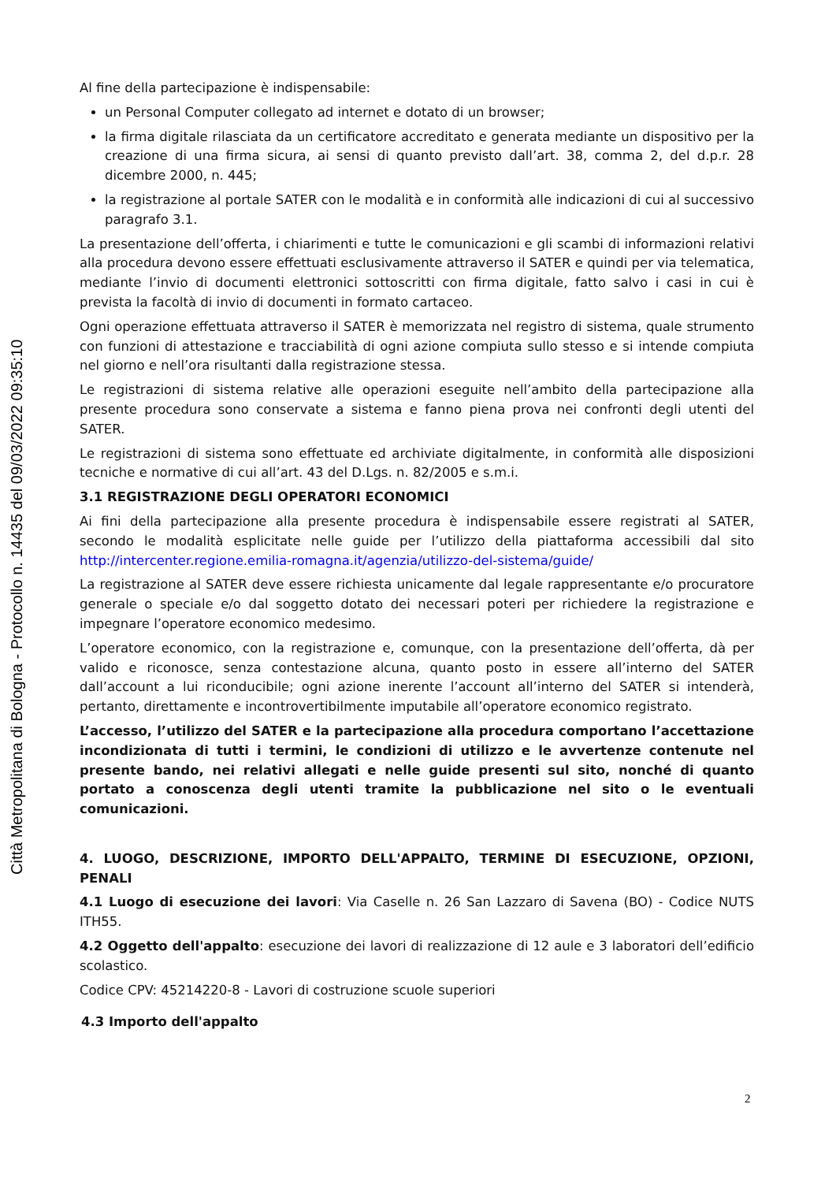Città Metropolitana di Bologna - Protocollo n. 14435 del 09/03/2022 09:35:10
Al fine della partecipazione è indispensabile:
un Personal Computer collegato ad internet e dotato di un browser;
la firma digitale rilasciata da un certificatore accreditato e generata mediante un dispositivo per la creazione di una firma sicura, ai sensi di quanto previsto dall’art. 38, comma 2, del d.p.r. 28 dicembre 2000, n. 445;
la registrazione al portale SATER con le modalità e in conformità alle indicazioni di cui al successivo paragrafo 3.1.
La presentazione dell’offerta, i chiarimenti e tutte le comunicazioni e gli scambi di informazioni relativi alla procedura devono essere effettuati esclusivamente attraverso il SATER e quindi per via telematica, mediante l’invio di documenti elettronici sottoscritti con firma digitale, fatto salvo i casi in cui è prevista la facoltà di invio di documenti in formato cartaceo.
Ogni operazione effettuata attraverso il SATER è memorizzata nel registro di sistema, quale strumento con funzioni di attestazione e tracciabilità di ogni azione compiuta sullo stesso e si intende compiuta nel giorno e nell’ora risultanti dalla registrazione stessa.
Le registrazioni di sistema relative alle operazioni eseguite nell’ambito della partecipazione alla presente procedura sono conservate a sistema e fanno piena prova nei confronti degli utenti del SATER.
Le registrazioni di sistema sono effettuate ed archiviate digitalmente, in conformità alle disposizioni tecniche e normative di cui all’art. 43 del D.Lgs. n. 82/2005 e s.m.i.
3.1 REGISTRAZIONE DEGLI OPERATORI ECONOMICI
Ai fini della partecipazione alla presente procedura è indispensabile essere registrati al SATER, secondo le modalità esplicitate nelle guide per l’utilizzo della piattaforma accessibili dal sito http://intercenter.regione.emilia-romagna.it/agenzia/utilizzo-del-sistema/guide/
La registrazione al SATER deve essere richiesta unicamente dal legale rappresentante e/o procuratore generale o speciale e/o dal soggetto dotato dei necessari poteri per richiedere la registrazione e impegnare l’operatore economico medesimo.
L’operatore economico, con la registrazione e, comunque, con la presentazione dell’offerta, dà per valido e riconosce, senza contestazione alcuna, quanto posto in essere all’interno del SATER dall’account a lui riconducibile; ogni azione inerente l’account all’interno del SATER si intenderà, pertanto, direttamente e incontrovertibilmente imputabile all’operatore economico registrato.
L’accesso, l’utilizzo del SATER e la partecipazione alla procedura comportano l’accettazione incondizionata di tutti i termini, le condizioni di utilizzo e le avvertenze contenute nel presente bando, nei relativi allegati e nelle guide presenti sul sito, nonché di quanto portato a conoscenza degli utenti tramite la pubblicazione nel sito o le eventuali comunicazioni.
4. LUOGO, DESCRIZIONE, IMPORTO DELL'APPALTO, TERMINE DI ESECUZIONE, OPZIONI, PENALI
4.1 Luogo di esecuzione dei lavori: Via Caselle n. 26 San Lazzaro di Savena (BO) - Codice NUTS ITH55.
4.2 Oggetto dell'appalto: esecuzione dei lavori di realizzazione di 12 aule e 3 laboratori dell’edificio scolastico.
Codice CPV: 45214220-8 - Lavori di costruzione scuole superiori
4.3 Importo dell'appalto
2